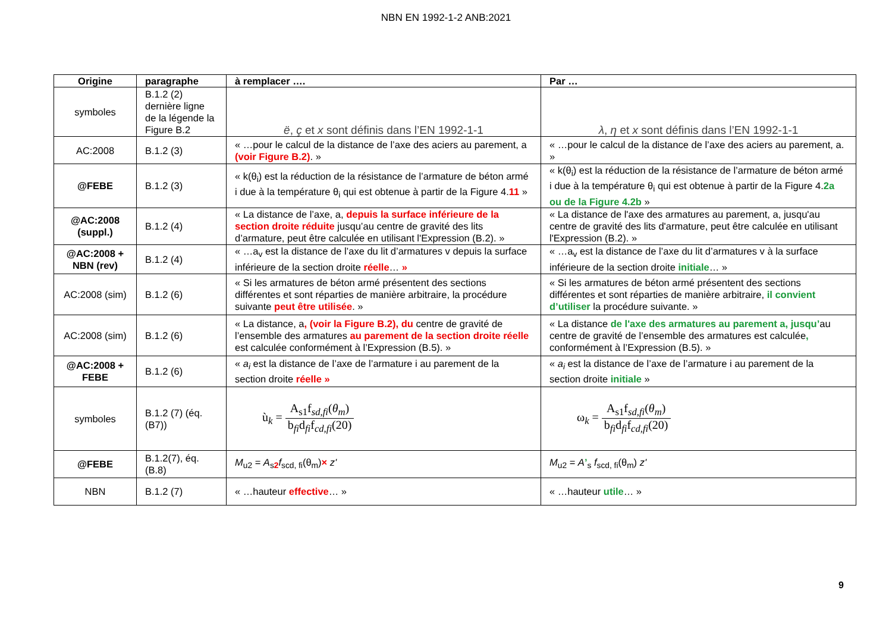NBN EN 1992-1-2 ANB:2021
| Origine | paragraphe | à remplacer …. | Par … |
| --- | --- | --- | --- |
| symboles | B.1.2 (2) dernière ligne de la légende la Figure B.2 | ë , ç et x sont définis dans l’EN 1992-1-1 | λ , η et x sont définis dans l’EN 1992-1-1 |
| AC:2008 | B.1.2 (3) | « …pour le calcul de la distance de l’axe des aciers au parement, a (voir Figure B.2) . » | « …pour le calcul de la distance de l’axe des aciers au parement, a. » |
| @FEBE | B.1.2 (3) | « k(θ<sub>i</sub>) est la réduction de la résistance de l’armature de béton armé i due à la température θ<sub>i</sub> qui est obtenue à partir de la Figure 4. 11 » | « k(θ<sub>i</sub>) est la réduction de la résistance de l’armature de béton armé i due à la température θ<sub>i</sub> qui est obtenue à partir de la Figure 4. 2a ou de la Figure 4.2b » |
| @AC:2008 (suppl.) | B.1.2 (4) | « La distance de l’axe, a, depuis la surface inférieure de la section droite réduite jusqu’au centre de gravité des lits d’armature, peut être calculée en utilisant l'Expression (B.2). » | « La distance de l'axe des armatures au parement, a, jusqu'au centre de gravité des lits d'armature, peut être calculée en utilisant l'Expression (B.2). » |
| @AC:2008 + NBN (rev) | B.1.2 (4) | « …a<sub>v</sub> est la distance de l’axe du lit d’armatures v depuis la surface inférieure de la section droite réelle … » | « …a<sub>v</sub> est la distance de l’axe du lit d’armatures v à la surface inférieure de la section droite initiale … » |
| AC:2008 (sim) | B.1.2 (6) | « Si les armatures de béton armé présentent des sections différentes et sont réparties de manière arbitraire, la procédure suivante peut être utilisée . » | « Si les armatures de béton armé présentent des sections différentes et sont réparties de manière arbitraire, il convient d’utiliser la procédure suivante. » |
| AC:2008 (sim) | B.1.2 (6) | « La distance, a , (voir la Figure B.2), du centre de gravité de l’ensemble des armatures au parement de la section droite réelle est calculée conformément à l’Expression (B.5). » | « La distance de l'axe des armatures au parement a, jusqu’ au centre de gravité de l’ensemble des armatures est calculée , conformément à l’Expression (B.5). » |
| @AC:2008 + FEBE | B.1.2 (6) | « a<sub>i</sub> est la distance de l’axe de l’armature i au parement de la section droite réelle » | « a<sub>i</sub> est la distance de l’axe de l’armature i au parement de la section droite initiale » |
| symboles | B.1.2 (7) (éq. (B7)) | ù<sub>k</sub> = A<sub>s1</sub>f<sub>sd,fi</sub>( θ<sub>m</sub> ) b<sub>fi</sub>d<sub>fi</sub>f<sub>cd,fi</sub>(20) | ω<sub>k</sub> = A<sub>s1</sub>f<sub>sd,fi</sub>( θ<sub>m</sub> ) b<sub>fi</sub>d<sub>fi</sub>f<sub>cd,fi</sub>(20) |
| @FEBE | B.1.2(7), éq. (B.8) | M<sub>u2</sub> = A<sub>s2</sub> f<sub>scd, fi</sub>(θ<sub>m</sub>) × z' | M<sub>u2</sub> = A ’<sub>s</sub> f<sub>scd, fi</sub>(θ<sub>m</sub>) z' |
| NBN | B.1.2 (7) | « …hauteur effective … » | « …hauteur utile … » |
9